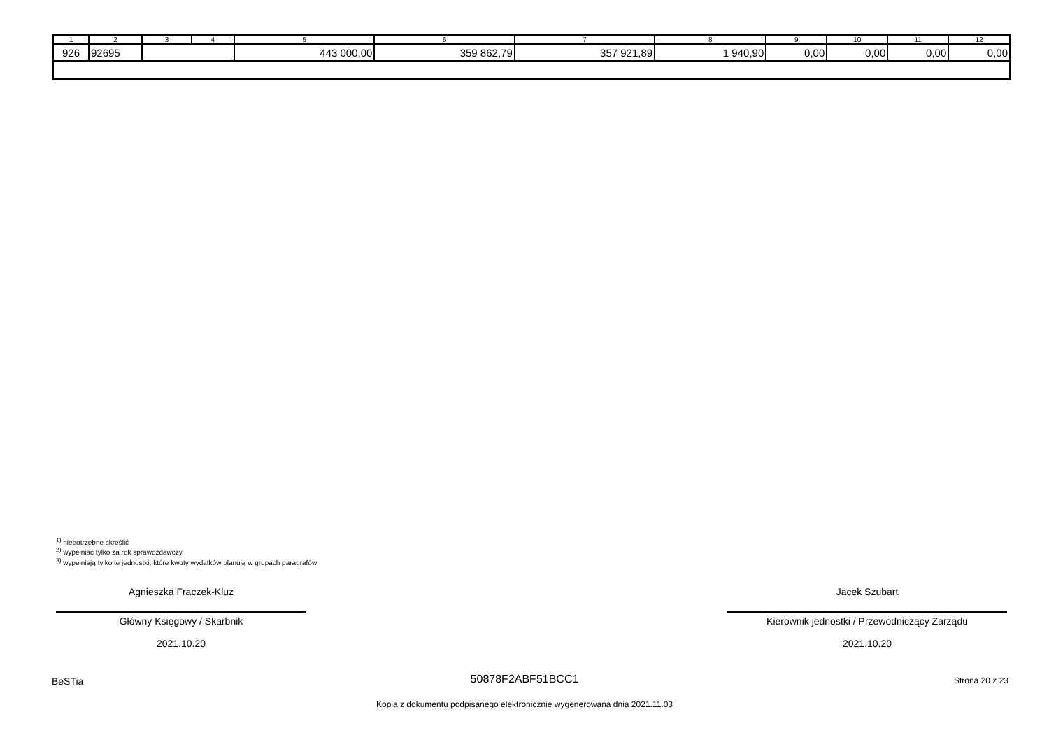| 1 | 2 | 3 | 4 | 5 | 6 | 7 | 8 | 9 | 10 | 11 | 12 |
| --- | --- | --- | --- | --- | --- | --- | --- | --- | --- | --- | --- |
| 926 | 92695 | | | 443 000,00 | 359 862,79 | 357 921,89 | 1 940,90 | 0,00 | 0,00 | 0,00 | 0,00 |
<sup>1)</sup> niepotrzebne skreślić
<sup>2)</sup> wypełniać tylko za rok sprawozdawczy
<sup>3)</sup> wypełniają tylko te jednostki, które kwoty wydatków planują w grupach paragrafów
Agnieszka Frączek-Kluz
Główny Księgowy / Skarbnik
2021.10.20
Jacek Szubart
Kierownik jednostki / Przewodniczący Zarządu
2021.10.20
BeSTia
50878F2ABF51BCC1 Strona 20 z 23
Kopia z dokumentu podpisanego elektronicznie wygenerowana dnia 2021.11.03